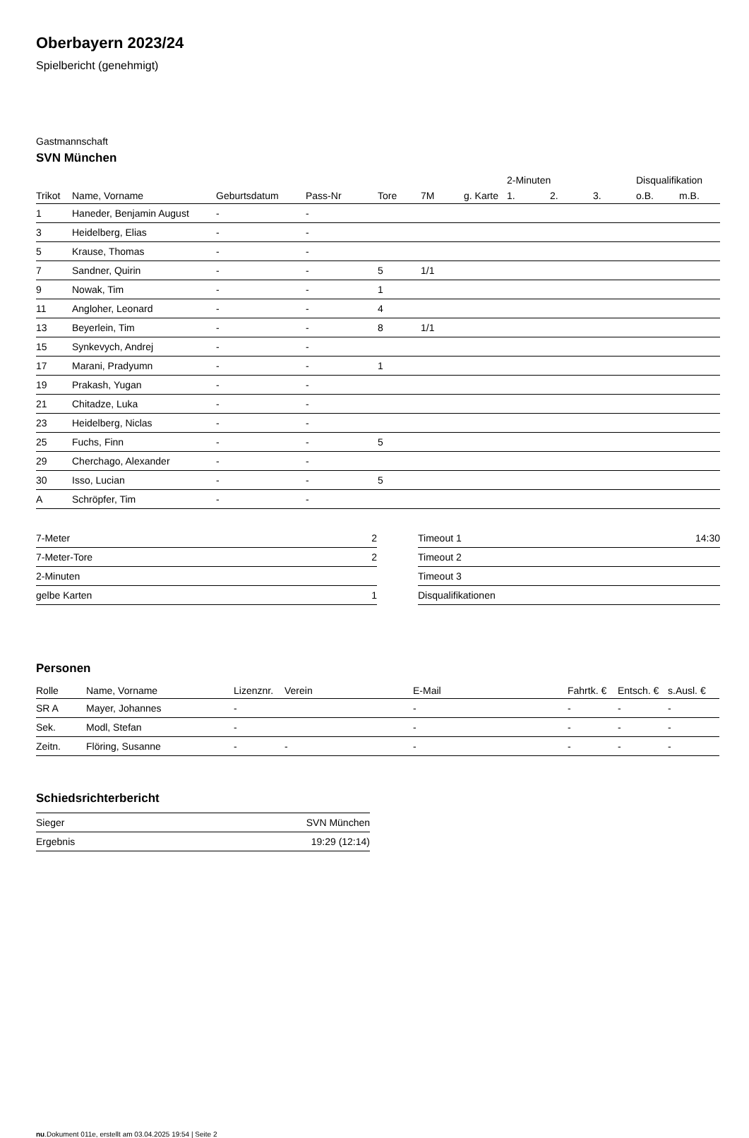Oberbayern 2023/24
Spielbericht (genehmigt)
Gastmannschaft
SVN München
| | | | | | | | 2-Minuten | | | Disqualifikation | |
| --- | --- | --- | --- | --- | --- | --- | --- | --- | --- | --- | --- |
| Trikot | Name, Vorname | Geburtsdatum | Pass-Nr | Tore | 7M | g. Karte | 1. | 2. | 3. | o.B. | m.B. |
| 1 | Haneder, Benjamin August | - | - | | | | | | | | |
| 3 | Heidelberg, Elias | - | - | | | | | | | | |
| 5 | Krause, Thomas | - | - | | | | | | | | |
| 7 | Sandner, Quirin | - | - | 5 | 1/1 | | | | | | |
| 9 | Nowak, Tim | - | - | 1 | | | | | | | |
| 11 | Angloher, Leonard | - | - | 4 | | | | | | | |
| 13 | Beyerlein, Tim | - | - | 8 | 1/1 | | | | | | |
| 15 | Synkevych, Andrej | - | - | | | | | | | | |
| 17 | Marani, Pradyumn | - | - | 1 | | | | | | | |
| 19 | Prakash, Yugan | - | - | | | | | | | | |
| 21 | Chitadze, Luka | - | - | | | | | | | | |
| 23 | Heidelberg, Niclas | - | - | | | | | | | | |
| 25 | Fuchs, Finn | - | - | 5 | | | | | | | |
| 29 | Cherchago, Alexander | - | - | | | | | | | | |
| 30 | Isso, Lucian | - | - | 5 | | | | | | | |
| A | Schröpfer, Tim | - | - | | | | | | | | |
| 7-Meter | 2 |
| 7-Meter-Tore | 2 |
| 2-Minuten | |
| gelbe Karten | 1 |
| Timeout 1 | 14:30 |
| Timeout 2 | |
| Timeout 3 | |
| Disqualifikationen | |
Personen
| Rolle | Name, Vorname | Lizenznr. | Verein | E-Mail | Fahrtk. € | Entsch. € | s.Ausl. € |
| --- | --- | --- | --- | --- | --- | --- | --- |
| SR A | Mayer, Johannes | - | | - | - | - | - |
| Sek. | Modl, Stefan | - | | - | - | - | - |
| Zeitn. | Flöring, Susanne | - | - | - | - | - | - |
Schiedsrichterbericht
| Sieger | SVN München |
| Ergebnis | 19:29 (12:14) |
nu.Dokument 011e, erstellt am 03.04.2025 19:54 | Seite 2